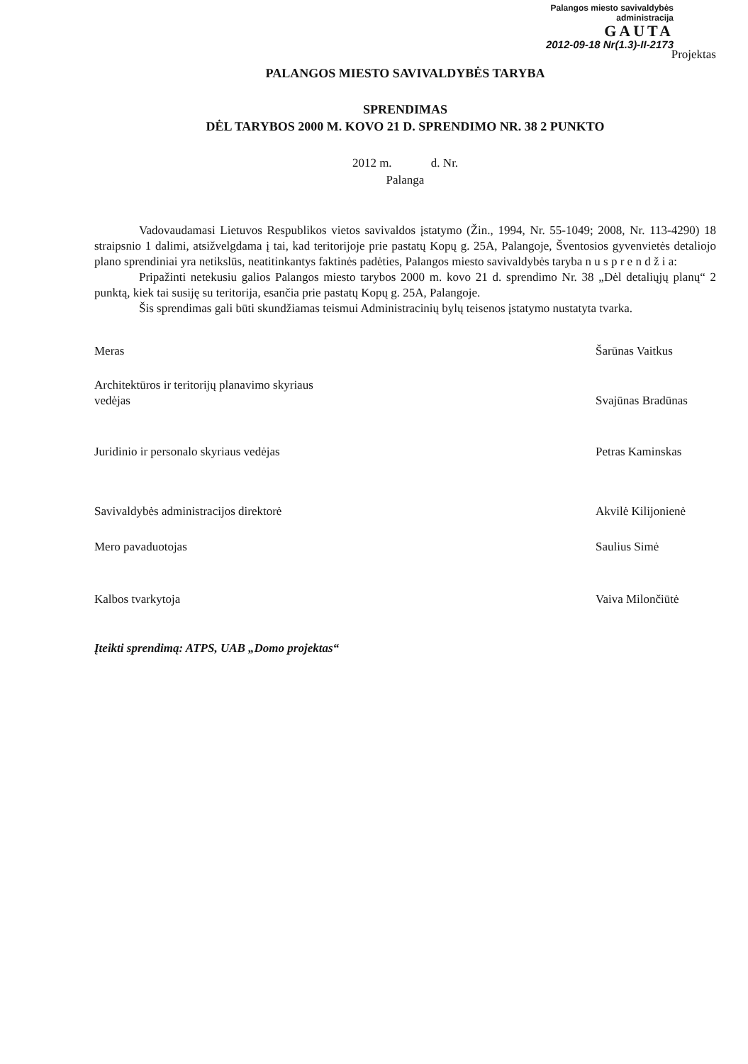Palangos miesto savivaldybės
administracija
GAUTA
2012-09-18 Nr(1.3)-II-2173
Projektas
PALANGOS MIESTO SAVIVALDYBĖS TARYBA
SPRENDIMAS
DĖL TARYBOS 2000 M. KOVO 21 D. SPRENDIMO NR. 38 2 PUNKTO
2012 m. d. Nr.
Palanga
Vadovaudamasi Lietuvos Respublikos vietos savivaldos įstatymo (Žin., 1994, Nr. 55-1049; 2008, Nr. 113-4290) 18 straipsnio 1 dalimi, atsižvelgdama į tai, kad teritorijoje prie pastatų Kopų g. 25A, Palangoje, Šventosios gyvenvietės detaliojo plano sprendiniai yra netikslūs, neatitinkantys faktinės padėties, Palangos miesto savivaldybės taryba n u s p r e n d ž i a:
Pripažinti netekusiu galios Palangos miesto tarybos 2000 m. kovo 21 d. sprendimo Nr. 38 „Dėl detaliųjų planų“ 2 punktą, kiek tai susiję su teritorija, esančia prie pastatų Kopų g. 25A, Palangoje.
Šis sprendimas gali būti skundžiamas teismui Administracinių bylų teisenos įstatymo nustatyta tvarka.
Meras Šarūnas Vaitkus
Architektūros ir teritorijų planavimo skyriaus
vedėjas
Svajūnas Bradūnas
Juridinio ir personalo skyriaus vedėjas
Petras Kaminskas
Savivaldybės administracijos direktorė
Akvilė Kilijonienė
Mero pavaduotojas Saulius Simė
Kalbos tvarkytoja Vaiva Milončiūtė
Įteikti sprendimą: ATPS, UAB „Domo projektas“